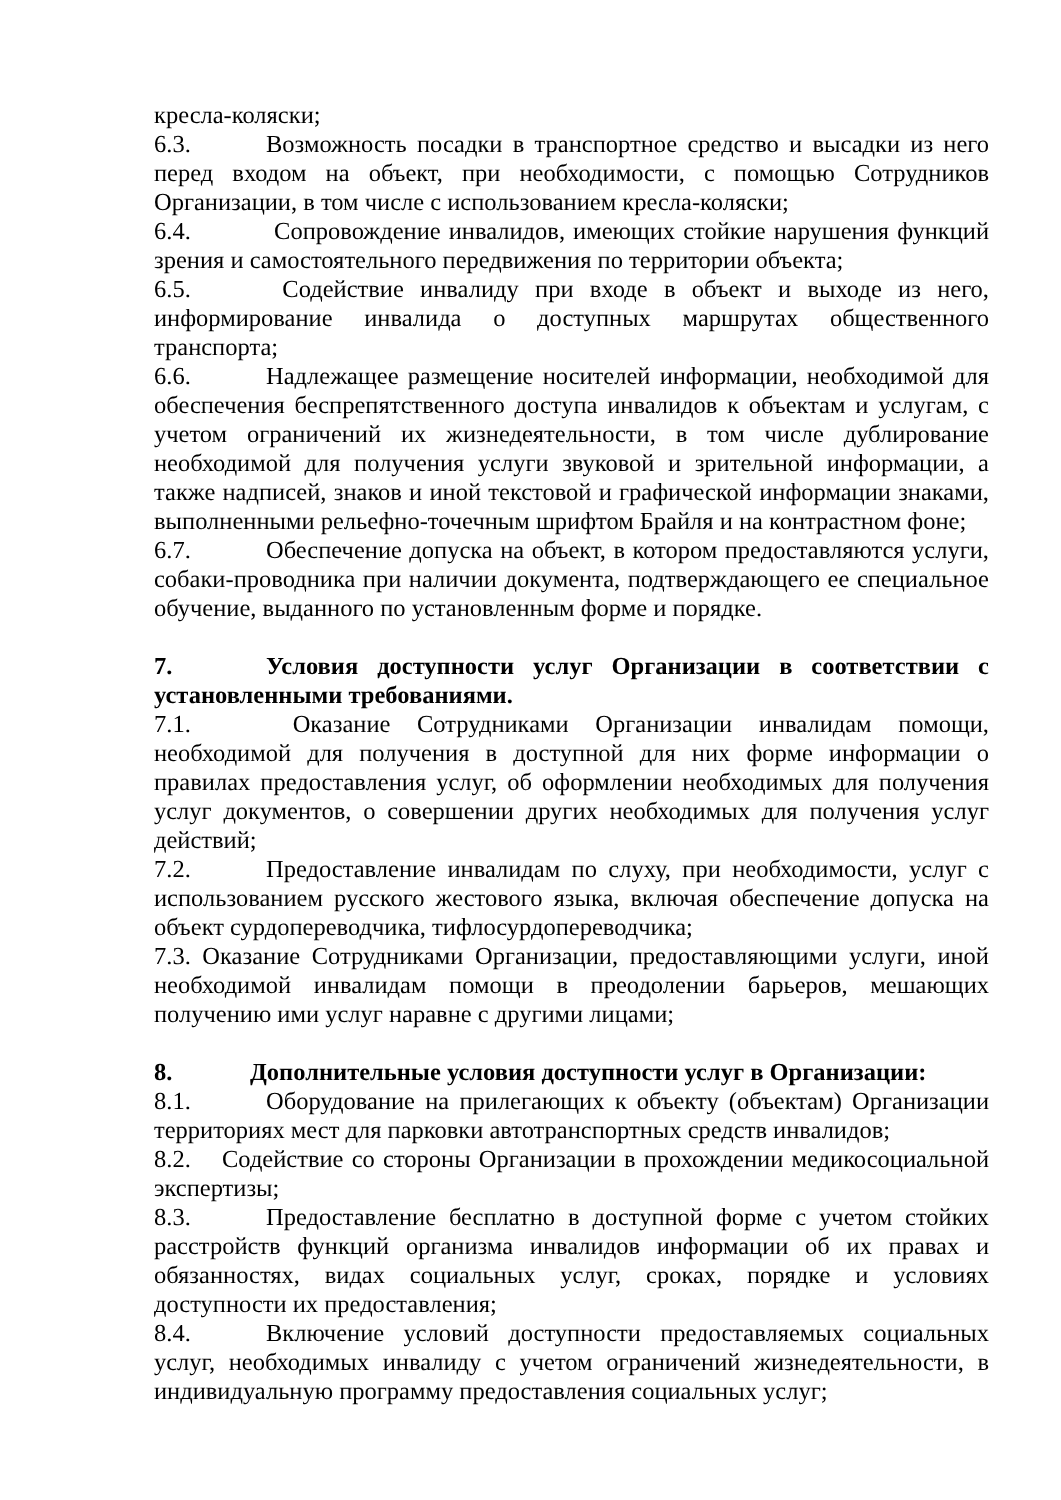кресла-коляски;
6.3. Возможность посадки в транспортное средство и высадки из него перед входом на объект, при необходимости, с помощью Сотрудников Организации, в том числе с использованием кресла-коляски;
6.4. Сопровождение инвалидов, имеющих стойкие нарушения функций зрения и самостоятельного передвижения по территории объекта;
6.5. Содействие инвалиду при входе в объект и выходе из него, информирование инвалида о доступных маршрутах общественного транспорта;
6.6. Надлежащее размещение носителей информации, необходимой для обеспечения беспрепятственного доступа инвалидов к объектам и услугам, с учетом ограничений их жизнедеятельности, в том числе дублирование необходимой для получения услуги звуковой и зрительной информации, а также надписей, знаков и иной текстовой и графической информации знаками, выполненными рельефно-точечным шрифтом Брайля и на контрастном фоне;
6.7. Обеспечение допуска на объект, в котором предоставляются услуги, собаки-проводника при наличии документа, подтверждающего ее специальное обучение, выданного по установленным форме и порядке.
7. Условия доступности услуг Организации в соответствии с установленными требованиями.
7.1. Оказание Сотрудниками Организации инвалидам помощи, необходимой для получения в доступной для них форме информации о правилах предоставления услуг, об оформлении необходимых для получения услуг документов, о совершении других необходимых для получения услуг действий;
7.2. Предоставление инвалидам по слуху, при необходимости, услуг с использованием русского жестового языка, включая обеспечение допуска на объект сурдопереводчика, тифлосурдопереводчика;
7.3. Оказание Сотрудниками Организации, предоставляющими услуги, иной необходимой инвалидам помощи в преодолении барьеров, мешающих получению ими услуг наравне с другими лицами;
8. Дополнительные условия доступности услуг в Организации:
8.1. Оборудование на прилегающих к объекту (объектам) Организации территориях мест для парковки автотранспортных средств инвалидов;
8.2. Содействие со стороны Организации в прохождении медикосоциальной экспертизы;
8.3. Предоставление бесплатно в доступной форме с учетом стойких расстройств функций организма инвалидов информации об их правах и обязанностях, видах социальных услуг, сроках, порядке и условиях доступности их предоставления;
8.4. Включение условий доступности предоставляемых социальных услуг, необходимых инвалиду с учетом ограничений жизнедеятельности, в индивидуальную программу предоставления социальных услуг;